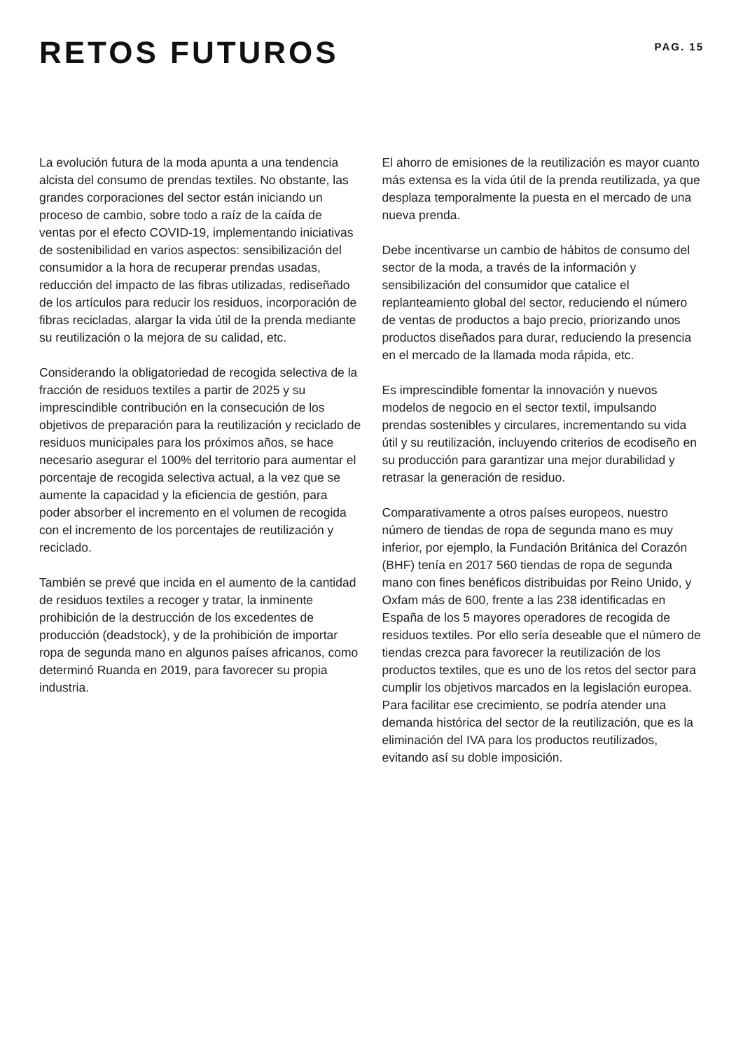RETOS FUTUROS
PAG. 15
La evolución futura de la moda apunta a una tendencia alcista del consumo de prendas textiles. No obstante, las grandes corporaciones del sector están iniciando un proceso de cambio, sobre todo a raíz de la caída de ventas por el efecto COVID-19, implementando iniciativas de sostenibilidad en varios aspectos: sensibilización del consumidor a la hora de recuperar prendas usadas, reducción del impacto de las fibras utilizadas, rediseñado de los artículos para reducir los residuos, incorporación de fibras recicladas, alargar la vida útil de la prenda mediante su reutilización o la mejora de su calidad, etc.
Considerando la obligatoriedad de recogida selectiva de la fracción de residuos textiles a partir de 2025 y su imprescindible contribución en la consecución de los objetivos de preparación para la reutilización y reciclado de residuos municipales para los próximos años, se hace necesario asegurar el 100% del territorio para aumentar el porcentaje de recogida selectiva actual, a la vez que se aumente la capacidad y la eficiencia de gestión, para poder absorber el incremento en el volumen de recogida con el incremento de los porcentajes de reutilización y reciclado.
También se prevé que incida en el aumento de la cantidad de residuos textiles a recoger y tratar, la inminente prohibición de la destrucción de los excedentes de producción (deadstock), y de la prohibición de importar ropa de segunda mano en algunos países africanos, como determinó Ruanda en 2019, para favorecer su propia industria.
El ahorro de emisiones de la reutilización es mayor cuanto más extensa es la vida útil de la prenda reutilizada, ya que desplaza temporalmente la puesta en el mercado de una nueva prenda.
Debe incentivarse un cambio de hábitos de consumo del sector de la moda, a través de la información y sensibilización del consumidor que catalice el replanteamiento global del sector, reduciendo el número de ventas de productos a bajo precio, priorizando unos productos diseñados para durar, reduciendo la presencia en el mercado de la llamada moda rápida, etc.
Es imprescindible fomentar la innovación y nuevos modelos de negocio en el sector textil, impulsando prendas sostenibles y circulares, incrementando su vida útil y su reutilización, incluyendo criterios de ecodiseño en su producción para garantizar una mejor durabilidad y retrasar la generación de residuo.
Comparativamente a otros países europeos, nuestro número de tiendas de ropa de segunda mano es muy inferior, por ejemplo, la Fundación Británica del Corazón (BHF) tenía en 2017 560 tiendas de ropa de segunda mano con fines benéficos distribuidas por Reino Unido, y Oxfam más de 600, frente a las 238 identificadas en España de los 5 mayores operadores de recogida de residuos textiles. Por ello sería deseable que el número de tiendas crezca para favorecer la reutilización de los productos textiles, que es uno de los retos del sector para cumplir los objetivos marcados en la legislación europea. Para facilitar ese crecimiento, se podría atender una demanda histórica del sector de la reutilización, que es la eliminación del IVA para los productos reutilizados, evitando así su doble imposición.